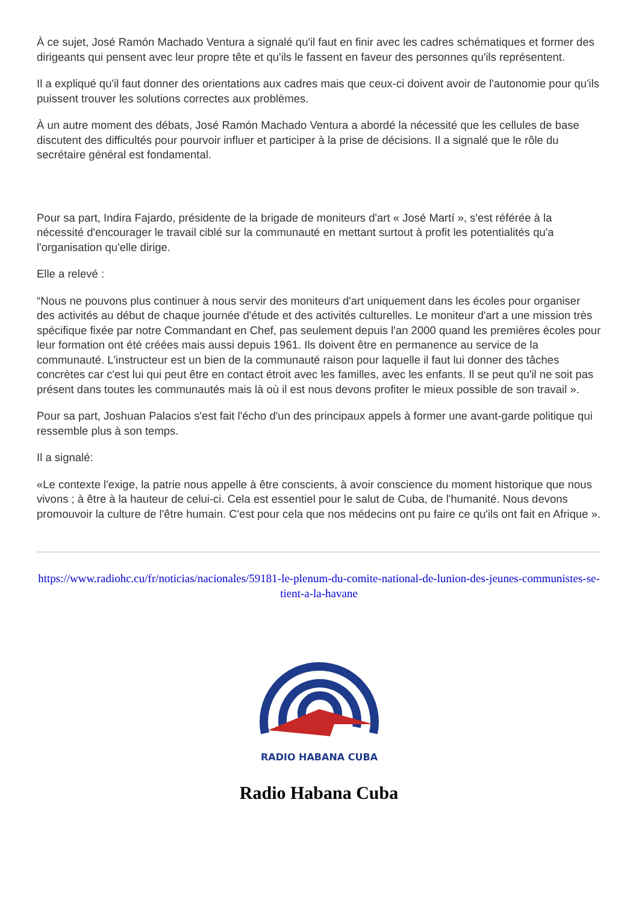À ce sujet, José Ramón Machado Ventura a signalé qu'il faut en finir avec les cadres schématiques et former des dirigeants qui pensent avec leur propre tête et qu'ils le fassent en faveur des personnes qu'ils représentent.
Il a expliqué qu'il faut donner des orientations aux cadres mais que ceux-ci doivent avoir de l'autonomie pour qu'ils puissent trouver les solutions correctes aux problèmes.
À un autre moment des débats, José Ramón Machado Ventura a abordé la nécessité que les cellules de base discutent des difficultés pour pourvoir influer et participer à la prise de décisions. Il a signalé que le rôle du secrétaire général est fondamental.
Pour sa part, Indira Fajardo, présidente de la brigade de moniteurs d'art « José Martí », s'est référée à la nécessité d'encourager le travail ciblé sur la communauté en mettant surtout à profit les potentialités qu'a l'organisation qu'elle dirige.
Elle a relevé :
“Nous ne pouvons plus continuer à nous servir des moniteurs d'art uniquement dans les écoles pour organiser des activités au début de chaque journée d'étude et des activités culturelles. Le moniteur d'art a une mission très spécifique fixée par notre Commandant en Chef, pas seulement depuis l'an 2000 quand les premières écoles pour leur formation ont été créées mais aussi depuis 1961. Ils doivent être en permanence au service de la communauté. L'instructeur est un bien de la communauté raison pour laquelle il faut lui donner des tâches concrètes car c'est lui qui peut être en contact étroit avec les familles, avec les enfants. Il se peut qu'il ne soit pas présent dans toutes les communautés mais là où il est nous devons profiter le mieux possible de son travail ».
Pour sa part, Joshuan Palacios s'est fait l'écho d'un des principaux appels à former une avant-garde politique qui ressemble plus à son temps.
Il a signalé:
«Le contexte l'exige, la patrie nous appelle à être conscients, à avoir conscience du moment historique que nous vivons ; à être à la hauteur de celui-ci. Cela est essentiel pour le salut de Cuba, de l'humanité. Nous devons promouvoir la culture de l'être humain. C'est pour cela que nos médecins ont pu faire ce qu'ils ont fait en Afrique ».
https://www.radiohc.cu/fr/noticias/nacionales/59181-le-plenum-du-comite-national-de-lunion-des-jeunes-communistes-se-tient-a-la-havane
RADIO HABANA CUBA
Radio Habana Cuba